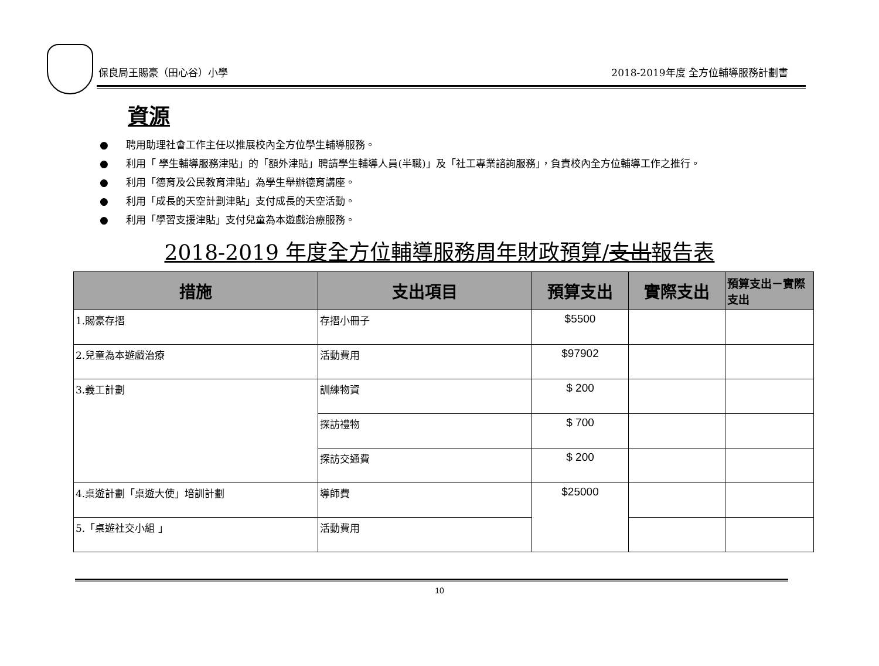保良局王賜豪（田心谷）小學 2018-2019年度 全方位輔導服務計劃書
資源
● 聘用助理社會工作主任以推展校內全方位學生輔導服務。
● 利用「 學生輔導服務津貼」的「額外津貼」聘請學生輔導人員(半職)」及「社工專業諮詢服務」，負責校內全方位輔導工作之推行。
● 利用「德育及公民教育津貼」為學生舉辦德育講座。
● 利用「成長的天空計劃津貼」支付成長的天空活動。
● 利用「學習支援津貼」支付兒童為本遊戲治療服務。
2018-2019 年度全方位輔導服務周年財政預算/支出報告表
| 措施 | 支出項目 | 預算支出 | 實際支出 | 預算支出－實際支出 |
| --- | --- | --- | --- | --- |
| 1.賜豪存摺 | 存摺小冊子 | $5500 | | |
| 2.兒童為本遊戲治療 | 活動費用 | $97902 | | |
| 3.義工計劃 | 訓練物資 | $ 200 | | |
| | 探訪禮物 | $ 700 | | |
| | 探訪交通費 | $ 200 | | |
| 4.桌遊計劃「桌遊大使」培訓計劃 | 導師費 | $25000 | | |
| 5.「桌遊社交小組 」 | 活動費用 | | | |
10